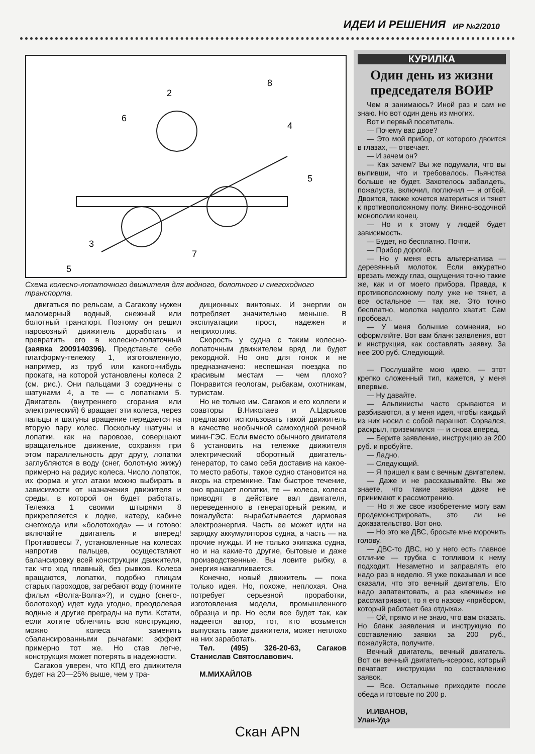ИДЕИ И РЕШЕНИЯ ИР №2/2010
2
6
8
4
5
3
7
5
Схема колесно-лопаточного движителя для водного, болотного и снегоходного транспорта.
двигаться по рельсам, а Сагакову нужен маломерный водный, снежный или болотный транспорт. Поэтому он решил паровозный движитель доработать и превратить его в колесно-лопаточный (заявка 2009140396). Представьте себе платформу-тележку 1, изготовленную, например, из труб или какого-нибудь проката, на которой установлены колеса 2 (см. рис.). Они пальцами 3 соединены с шатунами 4, а те — с лопатками 5. Двигатель (внутреннего сгорания или электрический) 6 вращает эти колеса, через пальцы и шатуны вращение передается на вторую пару колес. Поскольку шатуны и лопатки, как на паровозе, совершают вращательное движение, сохраняя при этом параллельность друг другу, лопатки заглубляются в воду (снег, болотную жижу) примерно на радиус колеса. Число лопаток, их форма и угол атаки можно выбирать в зависимости от назначения движителя и среды, в которой он будет работать. Тележка 1 своими штырями 8 прикрепляется к лодке, катеру, кабине снегохода или «болотохода» — и готово: включайте двигатель и вперед! Противовесы 7, установленные на колесах напротив пальцев, осуществляют балансировку всей конструкции движителя, так что ход плавный, без рывков. Колеса вращаются, лопатки, подобно плицам старых пароходов, загребают воду (помните фильм «Волга-Волга»?), и судно (снего-, болотоход) идет куда угодно, преодолевая водные и другие преграды на пути. Кстати, если хотите облегчить всю конструкцию, можно колеса заменить сбалансированными рычагами: эффект примерно тот же. Но став легче, конструкция может потерять в надежности.
Сагаков уверен, что КПД его движителя будет на 20—25% выше, чем у тра-
диционных винтовых. И энергии он потребляет значительно меньше. В эксплуатации прост, надежен и неприхотлив.
Скорость у судна с таким колесно-лопаточным движителем вряд ли будет рекордной. Но оно для гонок и не предназначено: неспешная поездка по красивым местам — чем плохо? Понравится геологам, рыбакам, охотникам, туристам.
Но не только им. Сагаков и его коллеги и соавторы В.Николаев и А.Царьков предлагают использовать такой движитель в качестве необычной самоходной речной мини-ГЭС. Если вместо обычного двигателя 6 установить на тележке движителя электрический оборотный двигатель-генератор, то само себя доставив на какое-то место работы, такое судно становится на якорь на стремнине. Там быстрое течение, оно вращает лопатки, те — колеса, колеса приводят в действие вал двигателя, переведенного в генераторный режим, и пожалуйста: вырабатывается дармовая электроэнергия. Часть ее может идти на зарядку аккумуляторов судна, а часть — на прочие нужды. И не только экипажа судна, но и на какие-то другие, бытовые и даже производственные. Вы ловите рыбку, а энергия накапливается.
Конечно, новый движитель — пока только идея. Но, похоже, неплохая. Она потребует серьезной проработки, изготовления модели, промышленного образца и пр. Но если все будет так, как надеется автор, тот, кто возьмется выпускать такие движители, может неплохо на них заработать.
Тел. (495) 326-20-63, Сагаков Станислав Святославович.
М.МИХАЙЛОВ
КУРИЛКА
Один день из жизни председателя ВОИР
Чем я занимаюсь? Иной раз и сам не знаю. Но вот один день из многих.
Вот и первый посетитель.
— Почему вас двое?
— Это мой прибор, от которого двоится в глазах, — отвечает.
— И зачем он?
— Как зачем? Вы же подумали, что вы выпивши, что и требовалось. Пьянства больше не будет. Захотелось забалдеть, пожалуста, включил, поглючил — и отбой. Двоится, также хочется материться и тянет к противоположному полу. Винно-водочной монополии конец.
— Но и к этому у людей будет зависимость.
— Будет, но бесплатно. Почти.
— Прибор дорогой.
— Но у меня есть альтернатива — деревянный молоток. Если аккуратно врезать между глаз, ощущения точно такие же, как и от моего прибора. Правда, к противоположному полу уже не тянет, а все остальное — так же. Это точно бесплатно, молотка надолго хватит. Сам пробовал.
— У меня большие сомнения, но оформляйте. Вот вам бланк заявления, вот и инструкция, как составлять заявку. За нее 200 руб. Следующий.
— Послушайте мою идею, — этот крепко сложенный тип, кажется, у меня впервые.
— Ну давайте.
— Альпинисты часто срываются и разбиваются, а у меня идея, чтобы каждый из них носил с собой парашют. Сорвался, раскрыл, приземлился — и снова вперед.
— Берите заявление, инструкцию за 200 руб. и пробуйте.
— Ладно.
— Следующий.
— Я пришел к вам с вечным двигателем.
— Даже и не рассказывайте. Вы же знаете, что такие заявки даже не принимают к рассмотрению.
— Но я же свое изобретение могу вам продемонстрировать, это ли не доказательство. Вот оно.
— Но это же ДВС, бросьте мне морочить голову.
— ДВС-то ДВС, но у него есть главное отличие — трубка с топливом к нему подходит. Незаметно и заправлять его надо раз в неделю. Я уже показывал и все сказали, что это вечный двигатель. Его надо запатентовать, а раз «вечные» не рассматривают, то я его назову «прибором, который работает без отдыха».
— Ой, прямо и не знаю, что вам сказать. Но бланк заявления и инструкцию по составлению заявки за 200 руб., пожалуйста, получите.
Вечный двигатель, вечный двигатель. Вот он вечный двигатель-ксерокс, который печатает инструкции по составлению заявок.
— Все. Остальные приходите после обеда и готовьте по 200 р.
И.ИВАНОВ,
Улан-Удэ
Скан APN